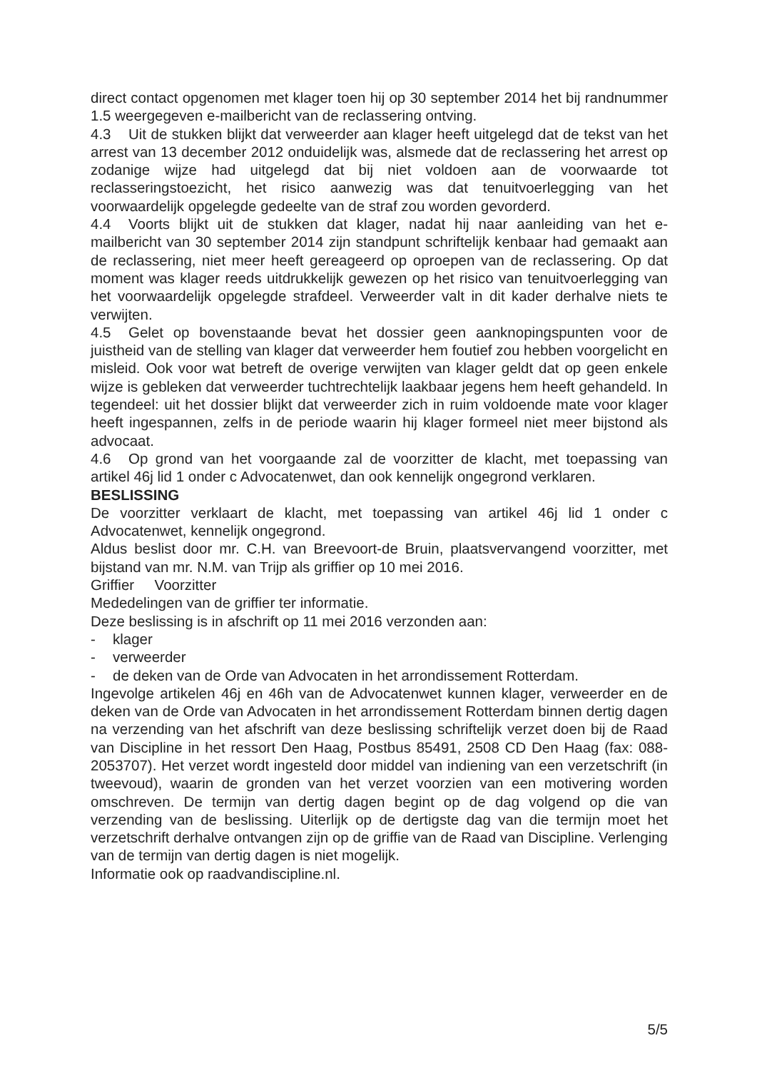direct contact opgenomen met klager toen hij op 30 september 2014 het bij randnummer 1.5 weergegeven e-mailbericht van de reclassering ontving.
4.3 Uit de stukken blijkt dat verweerder aan klager heeft uitgelegd dat de tekst van het arrest van 13 december 2012 onduidelijk was, alsmede dat de reclassering het arrest op zodanige wijze had uitgelegd dat bij niet voldoen aan de voorwaarde tot reclasseringstoezicht, het risico aanwezig was dat tenuitvoerlegging van het voorwaardelijk opgelegde gedeelte van de straf zou worden gevorderd.
4.4 Voorts blijkt uit de stukken dat klager, nadat hij naar aanleiding van het e-mailbericht van 30 september 2014 zijn standpunt schriftelijk kenbaar had gemaakt aan de reclassering, niet meer heeft gereageerd op oproepen van de reclassering. Op dat moment was klager reeds uitdrukkelijk gewezen op het risico van tenuitvoerlegging van het voorwaardelijk opgelegde strafdeel. Verweerder valt in dit kader derhalve niets te verwijten.
4.5 Gelet op bovenstaande bevat het dossier geen aanknopingspunten voor de juistheid van de stelling van klager dat verweerder hem foutief zou hebben voorgelicht en misleid. Ook voor wat betreft de overige verwijten van klager geldt dat op geen enkele wijze is gebleken dat verweerder tuchtrechtelijk laakbaar jegens hem heeft gehandeld. In tegendeel: uit het dossier blijkt dat verweerder zich in ruim voldoende mate voor klager heeft ingespannen, zelfs in de periode waarin hij klager formeel niet meer bijstond als advocaat.
4.6 Op grond van het voorgaande zal de voorzitter de klacht, met toepassing van artikel 46j lid 1 onder c Advocatenwet, dan ook kennelijk ongegrond verklaren.
BESLISSING
De voorzitter verklaart de klacht, met toepassing van artikel 46j lid 1 onder c Advocatenwet, kennelijk ongegrond.
Aldus beslist door mr. C.H. van Breevoort-de Bruin, plaatsvervangend voorzitter, met bijstand van mr. N.M. van Trijp als griffier op 10 mei 2016.
Griffier Voorzitter
Mededelingen van de griffier ter informatie.
Deze beslissing is in afschrift op 11 mei 2016 verzonden aan:
- klager
- verweerder
- de deken van de Orde van Advocaten in het arrondissement Rotterdam.
Ingevolge artikelen 46j en 46h van de Advocatenwet kunnen klager, verweerder en de deken van de Orde van Advocaten in het arrondissement Rotterdam binnen dertig dagen na verzending van het afschrift van deze beslissing schriftelijk verzet doen bij de Raad van Discipline in het ressort Den Haag, Postbus 85491, 2508 CD Den Haag (fax: 088-2053707). Het verzet wordt ingesteld door middel van indiening van een verzetschrift (in tweevoud), waarin de gronden van het verzet voorzien van een motivering worden omschreven. De termijn van dertig dagen begint op de dag volgend op die van verzending van de beslissing. Uiterlijk op de dertigste dag van die termijn moet het verzetschrift derhalve ontvangen zijn op de griffie van de Raad van Discipline. Verlenging van de termijn van dertig dagen is niet mogelijk.
Informatie ook op raadvandiscipline.nl.
5/5